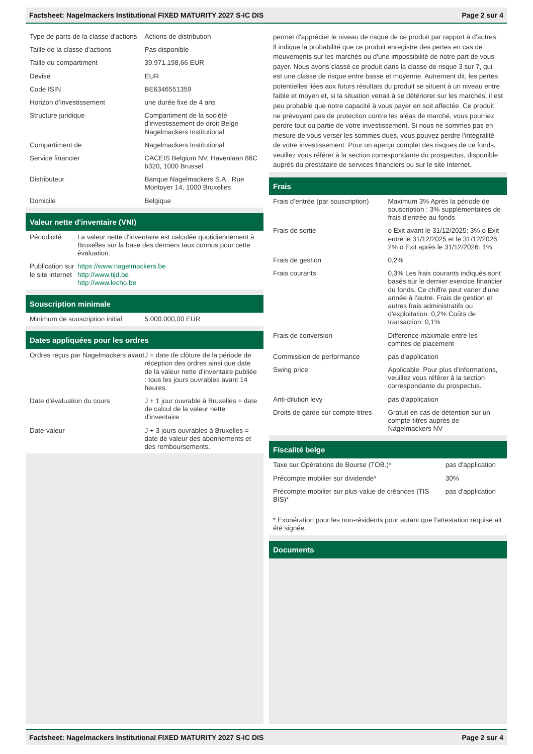Factsheet: Nagelmackers Institutional FIXED MATURITY 2027 S-IC DIS Page 2 sur 4
| Type de parts de la classe d'actions | Actions de distribution |
| Taille de la classe d'actions | Pas disponible |
| Taille du compartiment | 39.971.198,66 EUR |
| Devise | EUR |
| Code ISIN | BE6346551359 |
| Horizon d’investissement | une durée fixe de 4 ans |
| Structure juridique | Compartiment de la société d'investissement de droit Belge Nagelmackers Institutional |
| Compartiment de | Nagelmackers Institutional |
| Service financier | CACEIS Belgium NV, Havenlaan 86C b320, 1000 Brussel |
| Distributeur | Banque Nagelmackers S.A., Rue Montoyer 14, 1000 Bruxelles |
| Domicile | Belgique |
Valeur nette d'inventaire (VNI)
| Périodicité | La valeur nette d'inventaire est calculée quotidiennement à Bruxelles sur la base des derniers taux connus pour cette évaluation. |
| Publication sur le site internet | https://www.nagelmackers.be http://www.tijd.be http://www.lecho.be |
Souscription minimale
| Minimum de souscription initial | 5.000.000,00 EUR |
Dates appliquées pour les ordres
| Ordres reçus par Nagelmackers avant | J = date de clôture de la période de réception des ordres ainsi que date de la valeur nette d'inventaire publiée : tous les jours ouvrables avant 14 heures. |
| Date d'évaluation du cours | J + 1 jour ouvrable à Bruxelles = date de calcul de la valeur nette d'inventaire |
| Date-valeur | J + 3 jours ouvrables à Bruxelles = date de valeur des abonnements et des remboursements. |
permet d'apprécier le niveau de risque de ce produit par rapport à d'autres. Il indique la probabilité que ce produit enregistre des pertes en cas de mouvements sur les marchés ou d'une impossibilité de notre part de vous payer. Nous avons classé ce produit dans la classe de risque 3 sur 7, qui est une classe de risque entre basse et moyenne. Autrement dit, les pertes potentielles liées aux futurs résultats du produit se situent à un niveau entre faible et moyen et, si la situation venait à se détériorer sur les marchés, il est peu probable que notre capacité à vous payer en soit affectée. Ce produit ne prévoyant pas de protection contre les aléas de marché, vous pourriez perdre tout ou partie de votre investissement. Si nous ne sommes pas en mesure de vous verser les sommes dues, vous pouvez perdre l'intégralité de votre investissement. Pour un aperçu complet des risques de ce fonds, veuillez vous référer à la section correspondante du prospectus, disponible auprès du prestataire de services financiers ou sur le site Internet.
Frais
| Frais d’entrée (par souscription) | Maximum 3% Après la période de souscription : 3% supplémentaires de frais d'entrée au fonds |
| Frais de sortie | o Exit avant le 31/12/2025: 3% o Exit entre le 31/12/2025 et le 31/12/2026: 2% o Exit après le 31/12/2026: 1% |
| Frais de gestion | 0,2% |
| Frais courants | 0,3% Les frais courants indiqués sont basés sur le dernier exercice financier du fonds. Ce chiffre peut varier d'une année à l'autre. Frais de gestion et autres frais administratifs ou d'exploitation: 0,2% Coûts de transaction: 0,1% |
| Frais de conversion | Différence maximale entre les comités de placement |
| Commission de performance | pas d'application |
| Swing price | Applicable. Pour plus d'informations, veuillez vous référer à la section correspondante du prospectus. |
| Anti-dilution levy | pas d'application |
| Droits de garde sur compte-titres | Gratuit en cas de détention sur un compte-titres auprès de Nagelmackers NV |
Fiscalité belge
| Taxe sur Opérations de Bourse (TOB.)* | pas d'application |
| Précompte mobilier sur dividende* | 30% |
| Précompte mobilier sur plus-value de créances (TIS BIS)* | pas d'application |
| * Exonération pour les non-résidents pour autant que l’attestation requise ait été signée. | |
Documents
Factsheet: Nagelmackers Institutional FIXED MATURITY 2027 S-IC DIS Page 2 sur 4